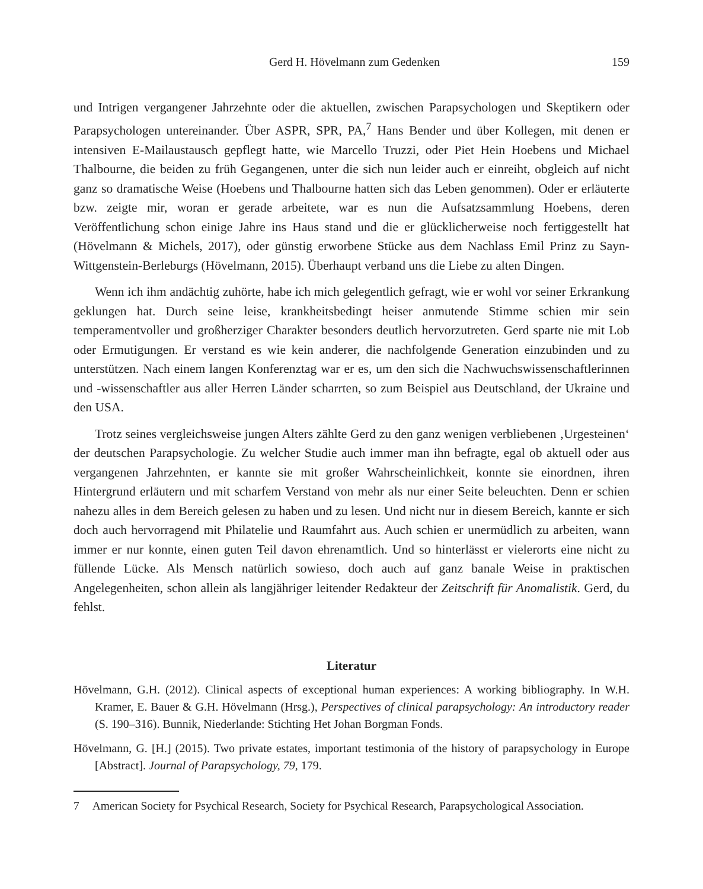Gerd H. Hövelmann zum Gedenken 159
und Intrigen vergangener Jahrzehnte oder die aktuellen, zwischen Parapsychologen und Skeptikern oder Parapsychologen untereinander. Über ASPR, SPR, PA,<sup>7</sup> Hans Bender und über Kollegen, mit denen er intensiven E-Mailaustausch gepflegt hatte, wie Marcello Truzzi, oder Piet Hein Hoebens und Michael Thalbourne, die beiden zu früh Gegangenen, unter die sich nun leider auch er einreiht, obgleich auf nicht ganz so dramatische Weise (Hoebens und Thalbourne hatten sich das Leben genommen). Oder er erläuterte bzw. zeigte mir, woran er gerade arbeitete, war es nun die Aufsatzsammlung Hoebens, deren Veröffentlichung schon einige Jahre ins Haus stand und die er glücklicherweise noch fertiggestellt hat (Hövelmann & Michels, 2017), oder günstig erworbene Stücke aus dem Nachlass Emil Prinz zu Sayn-Wittgenstein-Berleburgs (Hövelmann, 2015). Überhaupt verband uns die Liebe zu alten Dingen.
Wenn ich ihm andächtig zuhörte, habe ich mich gelegentlich gefragt, wie er wohl vor seiner Erkrankung geklungen hat. Durch seine leise, krankheitsbedingt heiser anmutende Stimme schien mir sein temperamentvoller und großherziger Charakter besonders deutlich hervorzutreten. Gerd sparte nie mit Lob oder Ermutigungen. Er verstand es wie kein anderer, die nachfolgende Generation einzubinden und zu unterstützen. Nach einem langen Konferenztag war er es, um den sich die Nachwuchswissenschaftlerinnen und -wissenschaftler aus aller Herren Länder scharrten, so zum Beispiel aus Deutschland, der Ukraine und den USA.
Trotz seines vergleichsweise jungen Alters zählte Gerd zu den ganz wenigen verbliebenen ‚Urgesteinen‘ der deutschen Parapsychologie. Zu welcher Studie auch immer man ihn befragte, egal ob aktuell oder aus vergangenen Jahrzehnten, er kannte sie mit großer Wahrscheinlichkeit, konnte sie einordnen, ihren Hintergrund erläutern und mit scharfem Verstand von mehr als nur einer Seite beleuchten. Denn er schien nahezu alles in dem Bereich gelesen zu haben und zu lesen. Und nicht nur in diesem Bereich, kannte er sich doch auch hervorragend mit Philatelie und Raumfahrt aus. Auch schien er unermüdlich zu arbeiten, wann immer er nur konnte, einen guten Teil davon ehrenamtlich. Und so hinterlässt er vielerorts eine nicht zu füllende Lücke. Als Mensch natürlich sowieso, doch auch auf ganz banale Weise in praktischen Angelegenheiten, schon allein als langjähriger leitender Redakteur der Zeitschrift für Anomalistik. Gerd, du fehlst.
Literatur
Hövelmann, G.H. (2012). Clinical aspects of exceptional human experiences: A working bibliography. In W.H. Kramer, E. Bauer & G.H. Hövelmann (Hrsg.), Perspectives of clinical parapsychology: An introductory reader (S. 190–316). Bunnik, Niederlande: Stichting Het Johan Borgman Fonds.
Hövelmann, G. [H.] (2015). Two private estates, important testimonia of the history of parapsychology in Europe [Abstract]. Journal of Parapsychology, 79, 179.
7 American Society for Psychical Research, Society for Psychical Research, Parapsychological Association.